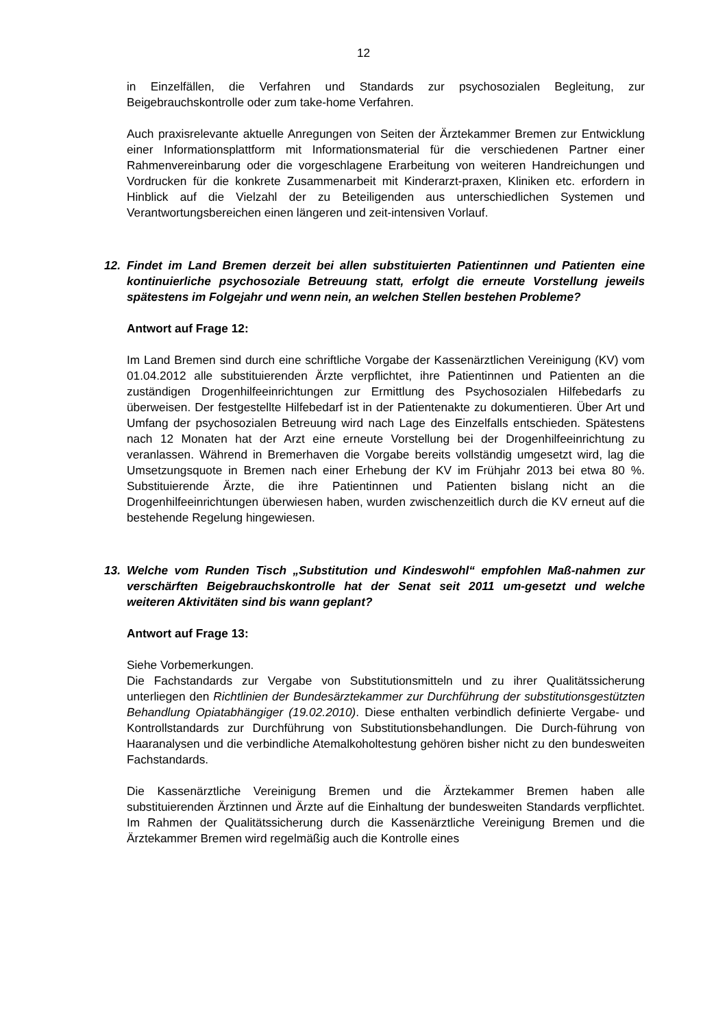12
in Einzelfällen, die Verfahren und Standards zur psychosozialen Begleitung, zur Beigebrauchskontrolle oder zum take-home Verfahren.
Auch praxisrelevante aktuelle Anregungen von Seiten der Ärztekammer Bremen zur Entwicklung einer Informationsplattform mit Informationsmaterial für die verschiedenen Partner einer Rahmenvereinbarung oder die vorgeschlagene Erarbeitung von weiteren Handreichungen und Vordrucken für die konkrete Zusammenarbeit mit Kinderarzt-praxen, Kliniken etc. erfordern in Hinblick auf die Vielzahl der zu Beteiligenden aus unterschiedlichen Systemen und Verantwortungsbereichen einen längeren und zeit-intensiven Vorlauf.
12. Findet im Land Bremen derzeit bei allen substituierten Patientinnen und Patienten eine kontinuierliche psychosoziale Betreuung statt, erfolgt die erneute Vorstellung jeweils spätestens im Folgejahr und wenn nein, an welchen Stellen bestehen Probleme?
Antwort auf Frage 12:
Im Land Bremen sind durch eine schriftliche Vorgabe der Kassenärztlichen Vereinigung (KV) vom 01.04.2012 alle substituierenden Ärzte verpflichtet, ihre Patientinnen und Patienten an die zuständigen Drogenhilfeeinrichtungen zur Ermittlung des Psychosozialen Hilfebedarfs zu überweisen. Der festgestellte Hilfebedarf ist in der Patientenakte zu dokumentieren. Über Art und Umfang der psychosozialen Betreuung wird nach Lage des Einzelfalls entschieden. Spätestens nach 12 Monaten hat der Arzt eine erneute Vorstellung bei der Drogenhilfeeinrichtung zu veranlassen. Während in Bremerhaven die Vorgabe bereits vollständig umgesetzt wird, lag die Umsetzungsquote in Bremen nach einer Erhebung der KV im Frühjahr 2013 bei etwa 80 %. Substituierende Ärzte, die ihre Patientinnen und Patienten bislang nicht an die Drogenhilfeeinrichtungen überwiesen haben, wurden zwischenzeitlich durch die KV erneut auf die bestehende Regelung hingewiesen.
13. Welche vom Runden Tisch „Substitution und Kindeswohl“ empfohlen Maß-nahmen zur verschärften Beigebrauchskontrolle hat der Senat seit 2011 um-gesetzt und welche weiteren Aktivitäten sind bis wann geplant?
Antwort auf Frage 13:
Siehe Vorbemerkungen.
Die Fachstandards zur Vergabe von Substitutionsmitteln und zu ihrer Qualitätssicherung unterliegen den Richtlinien der Bundesärztekammer zur Durchführung der substitutionsgestützten Behandlung Opiatabhängiger (19.02.2010). Diese enthalten verbindlich definierte Vergabe- und Kontrollstandards zur Durchführung von Substitutionsbehandlungen. Die Durch-führung von Haaranalysen und die verbindliche Atemalkoholtestung gehören bisher nicht zu den bundesweiten Fachstandards.
Die Kassenärztliche Vereinigung Bremen und die Ärztekammer Bremen haben alle substituierenden Ärztinnen und Ärzte auf die Einhaltung der bundesweiten Standards verpflichtet. Im Rahmen der Qualitätssicherung durch die Kassenärztliche Vereinigung Bremen und die Ärztekammer Bremen wird regelmäßig auch die Kontrolle eines